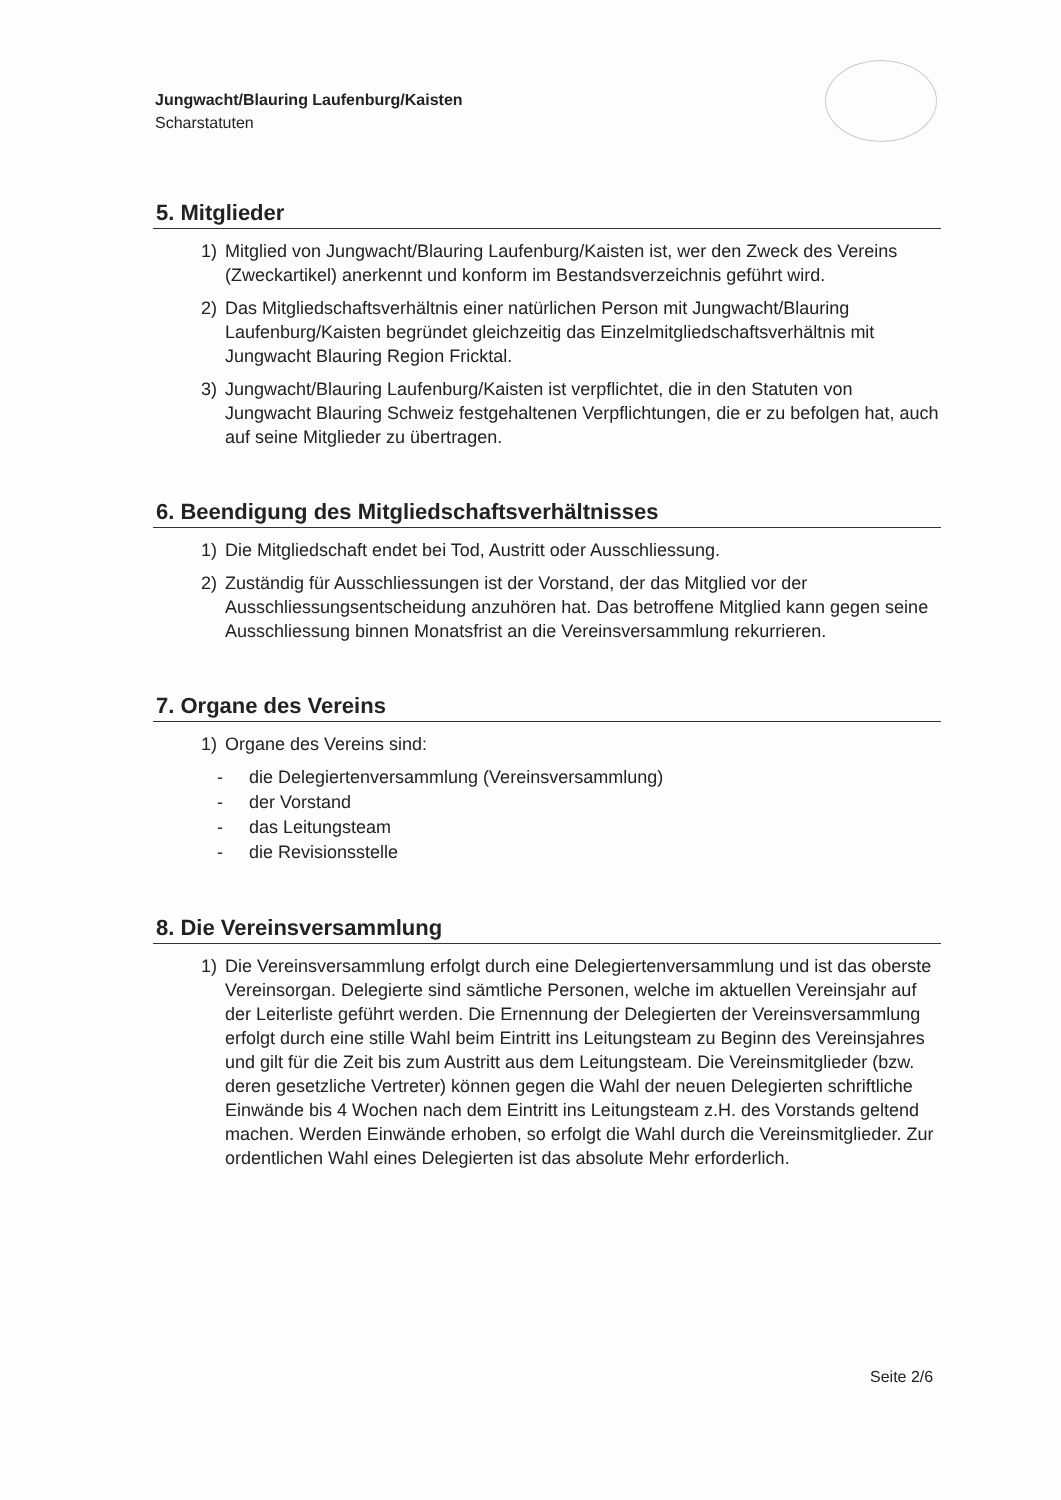Jungwacht/Blauring Laufenburg/Kaisten
Scharstatuten
5. Mitglieder
1) Mitglied von Jungwacht/Blauring Laufenburg/Kaisten ist, wer den Zweck des Vereins (Zweckartikel) anerkennt und konform im Bestandsverzeichnis geführt wird.
2) Das Mitgliedschaftsverhältnis einer natürlichen Person mit Jungwacht/Blauring Laufenburg/Kaisten begründet gleichzeitig das Einzelmitgliedschaftsverhältnis mit Jungwacht Blauring Region Fricktal.
3) Jungwacht/Blauring Laufenburg/Kaisten ist verpflichtet, die in den Statuten von Jungwacht Blauring Schweiz festgehaltenen Verpflichtungen, die er zu befolgen hat, auch auf seine Mitglieder zu übertragen.
6. Beendigung des Mitgliedschaftsverhältnisses
1) Die Mitgliedschaft endet bei Tod, Austritt oder Ausschliessung.
2) Zuständig für Ausschliessungen ist der Vorstand, der das Mitglied vor der Ausschliessungsentscheidung anzuhören hat. Das betroffene Mitglied kann gegen seine Ausschliessung binnen Monatsfrist an die Vereinsversammlung rekurrieren.
7. Organe des Vereins
1) Organe des Vereins sind:
- die Delegiertenversammlung (Vereinsversammlung)
- der Vorstand
- das Leitungsteam
- die Revisionsstelle
8. Die Vereinsversammlung
1) Die Vereinsversammlung erfolgt durch eine Delegiertenversammlung und ist das oberste Vereinsorgan. Delegierte sind sämtliche Personen, welche im aktuellen Vereinsjahr auf der Leiterliste geführt werden. Die Ernennung der Delegierten der Vereinsversammlung erfolgt durch eine stille Wahl beim Eintritt ins Leitungsteam zu Beginn des Vereinsjahres und gilt für die Zeit bis zum Austritt aus dem Leitungsteam. Die Vereinsmitglieder (bzw. deren gesetzliche Vertreter) können gegen die Wahl der neuen Delegierten schriftliche Einwände bis 4 Wochen nach dem Eintritt ins Leitungsteam z.H. des Vorstands geltend machen. Werden Einwände erhoben, so erfolgt die Wahl durch die Vereinsmitglieder. Zur ordentlichen Wahl eines Delegierten ist das absolute Mehr erforderlich.
Seite 2/6